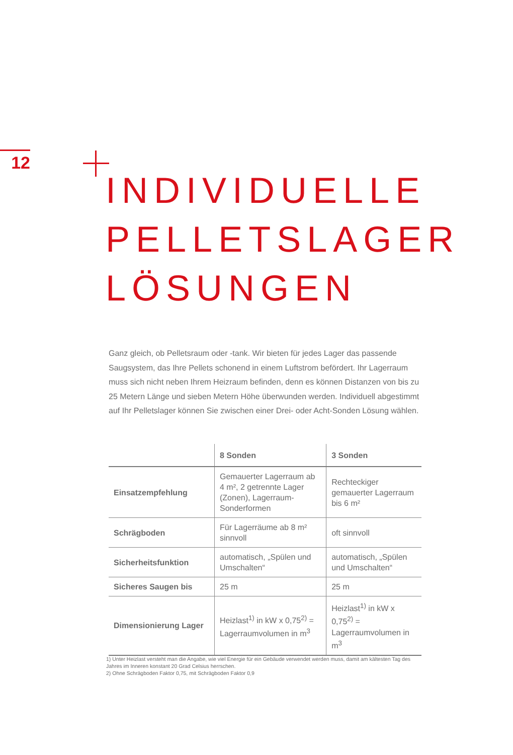12
INDIVIDUELLE
PELLETSLAGER
LÖSUNGEN
Ganz gleich, ob Pelletsraum oder -tank. Wir bieten für jedes Lager das passende Saugsystem, das Ihre Pellets schonend in einem Luftstrom befördert. Ihr Lagerraum muss sich nicht neben Ihrem Heizraum befinden, denn es können Distanzen von bis zu 25 Metern Länge und sieben Metern Höhe überwunden werden. Individuell abgestimmt auf Ihr Pelletslager können Sie zwischen einer Drei- oder Acht-Sonden Lösung wählen.
| | 8 Sonden | 3 Sonden |
| --- | --- | --- |
| Einsatzempfehlung | Gemauerter Lagerraum ab 4 m², 2 getrennte Lager (Zonen), Lagerraum-Sonderformen | Rechteckiger gemauerter Lagerraum bis 6 m² |
| Schrägboden | Für Lagerräume ab 8 m² sinnvoll | oft sinnvoll |
| Sicherheitsfunktion | automatisch, „Spülen und Umschalten“ | automatisch, „Spülen und Umschalten“ |
| Sicheres Saugen bis | 25 m | 25 m |
| Dimensionierung Lager | Heizlast<sup>1)</sup> in kW x 0,75<sup>2)</sup> = Lagerraumvolumen in m<sup>3</sup> | Heizlast<sup>1)</sup> in kW x 0,75<sup>2)</sup> = Lagerraumvolumen in m<sup>3</sup> |
1) Unter Heizlast versteht man die Angabe, wie viel Energie für ein Gebäude verwendet werden muss, damit am kältesten Tag des Jahres im Inneren konstant 20 Grad Celsius herrschen.
2) Ohne Schrägboden Faktor 0,75, mit Schrägboden Faktor 0,9